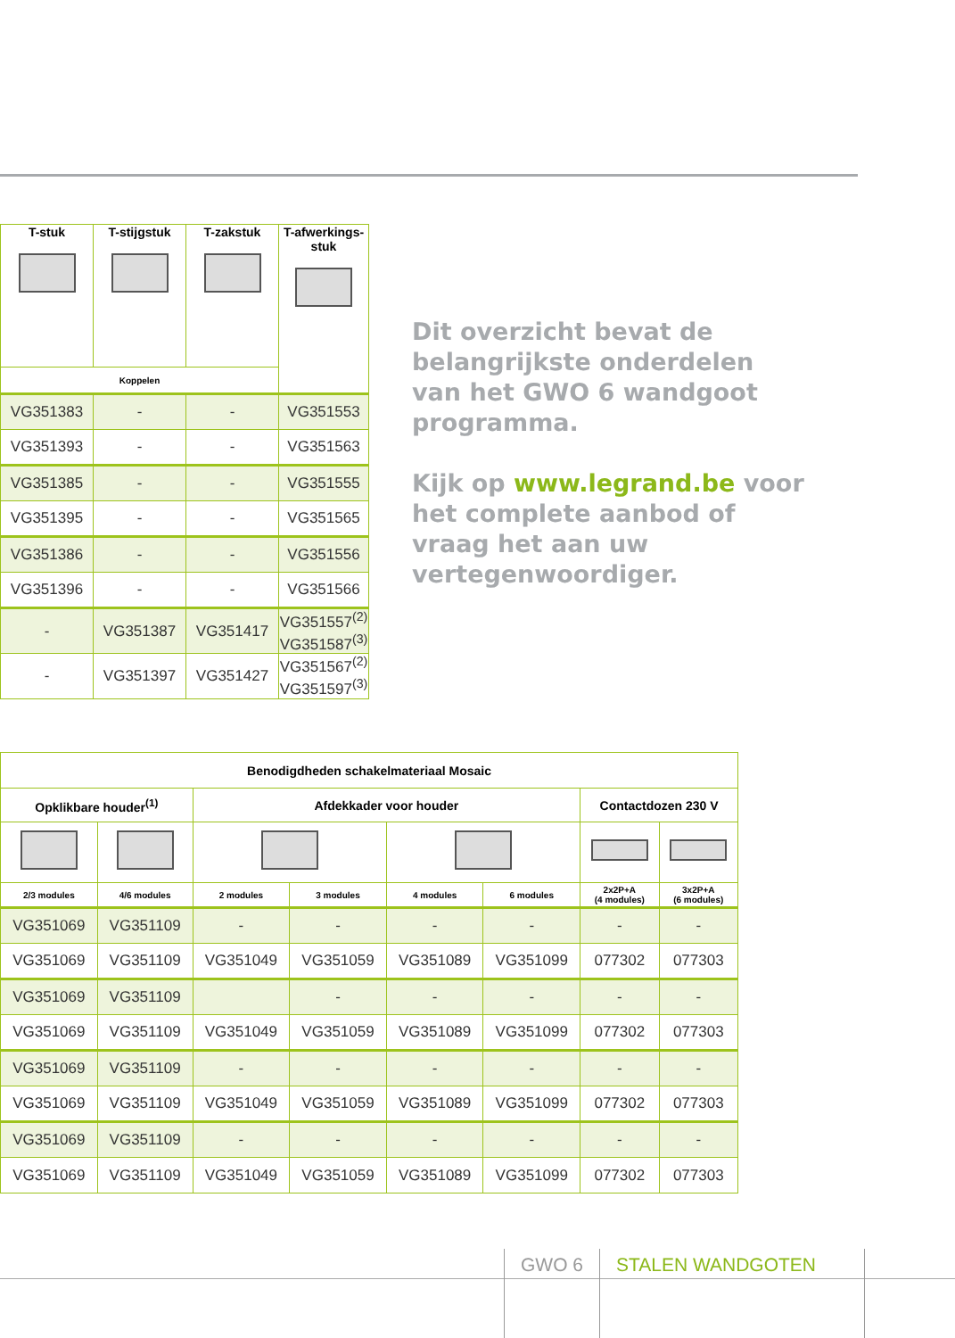| T-stuk | T-stijgstuk | T-zakstuk | T-afwerkings- stuk |
| --- | --- | --- | --- |
| Koppelen | | | |
| VG351383 | - | - | VG351553 |
| VG351393 | - | - | VG351563 |
| VG351385 | - | - | VG351555 |
| VG351395 | - | - | VG351565 |
| VG351386 | - | - | VG351556 |
| VG351396 | - | - | VG351566 |
| - | VG351387 | VG351417 | VG351557<sup>(2)</sup> VG351587<sup>(3)</sup> |
| - | VG351397 | VG351427 | VG351567<sup>(2)</sup> VG351597<sup>(3)</sup> |
Dit overzicht bevat de belangrijkste onderdelen van het GWO 6 wandgoot programma.
Kijk op www.legrand.be voor het complete aanbod of vraag het aan uw vertegenwoordiger.
| Benodigdheden schakelmateriaal Mosaic | | | | | | | |
| --- | --- | --- | --- | --- | --- | --- | --- |
| Opklikbare houder<sup>(1)</sup> | | Afdekkader voor houder | | | | Contactdozen 230 V | |
| 2/3 modules | 4/6 modules | 2 modules | 3 modules | 4 modules | 6 modules | 2x2P+A (4 modules) | 3x2P+A (6 modules) |
| VG351069 | VG351109 | - | - | - | - | - | - |
| VG351069 | VG351109 | VG351049 | VG351059 | VG351089 | VG351099 | 077302 | 077303 |
| VG351069 | VG351109 | | - | - | - | - | - |
| VG351069 | VG351109 | VG351049 | VG351059 | VG351089 | VG351099 | 077302 | 077303 |
| VG351069 | VG351109 | - | - | - | - | - | - |
| VG351069 | VG351109 | VG351049 | VG351059 | VG351089 | VG351099 | 077302 | 077303 |
| VG351069 | VG351109 | - | - | - | - | - | - |
| VG351069 | VG351109 | VG351049 | VG351059 | VG351089 | VG351099 | 077302 | 077303 |
GWO 6 STALEN WANDGOTEN